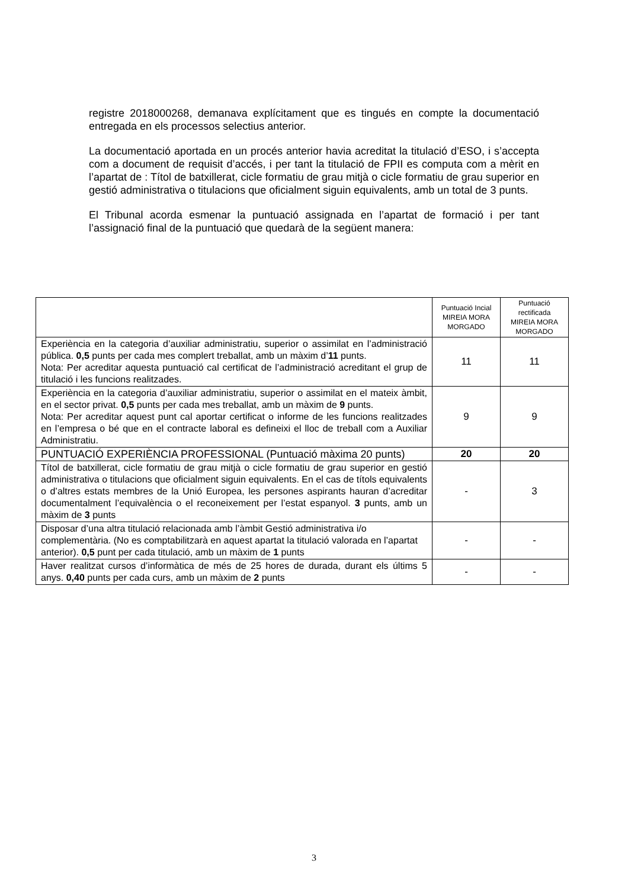registre 2018000268, demanava explícitament que es tingués en compte la documentació entregada en els processos selectius anterior.
La documentació aportada en un procés anterior havia acreditat la titulació d’ESO, i s’accepta com a document de requisit d’accés, i per tant la titulació de FPII es computa com a mèrit en l’apartat de : Títol de batxillerat, cicle formatiu de grau mitjà o cicle formatiu de grau superior en gestió administrativa o titulacions que oficialment siguin equivalents, amb un total de 3 punts.
El Tribunal acorda esmenar la puntuació assignada en l’apartat de formació i per tant l’assignació final de la puntuació que quedarà de la següent manera:
| | Puntuació Incial MIREIA MORA MORGADO | Puntuació rectificada MIREIA MORA MORGADO |
| Experiència en la categoria d’auxiliar administratiu, superior o assimilat en l’administració pública. 0,5 punts per cada mes complert treballat, amb un màxim d’ 11 punts. Nota: Per acreditar aquesta puntuació cal certificat de l’administració acreditant el grup de titulació i les funcions realitzades. | 11 | 11 |
| Experiència en la categoria d’auxiliar administratiu, superior o assimilat en el mateix àmbit, en el sector privat. 0,5 punts per cada mes treballat, amb un màxim de 9 punts. Nota: Per acreditar aquest punt cal aportar certificat o informe de les funcions realitzades en l’empresa o bé que en el contracte laboral es defineixi el lloc de treball com a Auxiliar Administratiu. | 9 | 9 |
| PUNTUACIÓ EXPERIÈNCIA PROFESSIONAL (Puntuació màxima 20 punts) | 20 | 20 |
| Títol de batxillerat, cicle formatiu de grau mitjà o cicle formatiu de grau superior en gestió administrativa o titulacions que oficialment siguin equivalents. En el cas de títols equivalents o d’altres estats membres de la Unió Europea, les persones aspirants hauran d’acreditar documentalment l’equivalència o el reconeixement per l’estat espanyol. 3 punts, amb un màxim de 3 punts | - | 3 |
| Disposar d’una altra titulació relacionada amb l’àmbit Gestió administrativa i/o complementària. (No es comptabilitzarà en aquest apartat la titulació valorada en l’apartat anterior). 0,5 punt per cada titulació, amb un màxim de 1 punts | - | - |
| Haver realitzat cursos d’informàtica de més de 25 hores de durada, durant els últims 5 anys. 0,40 punts per cada curs, amb un màxim de 2 punts | - | - |
3